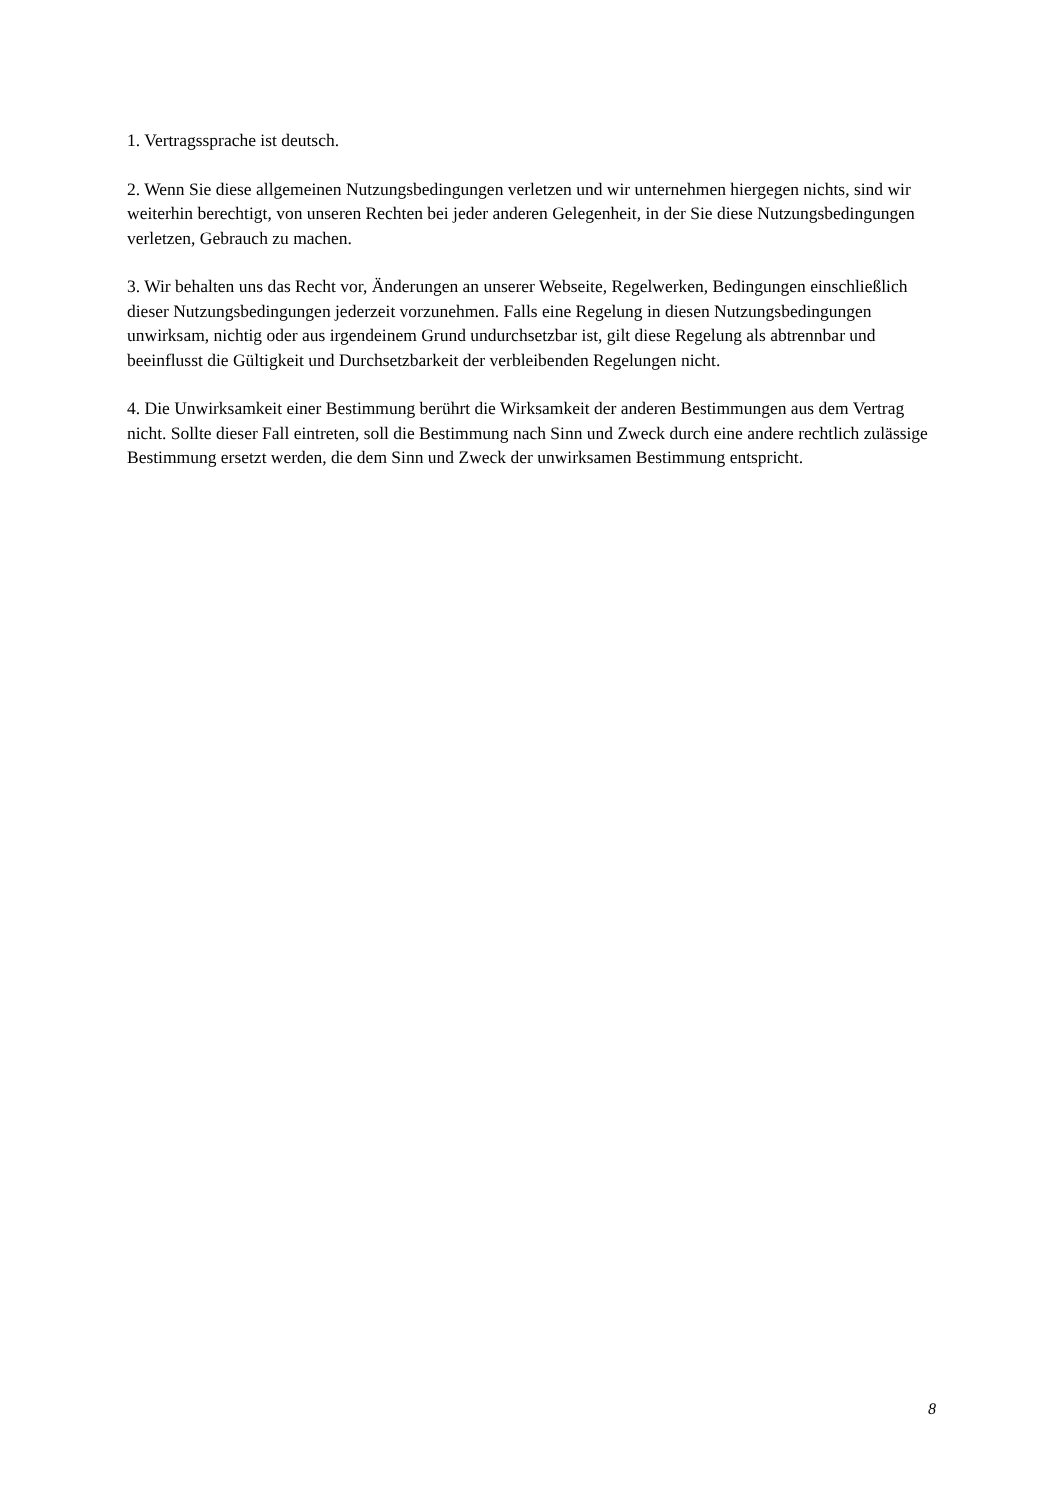1. Vertragssprache ist deutsch.
2. Wenn Sie diese allgemeinen Nutzungsbedingungen verletzen und wir unternehmen hiergegen nichts, sind wir weiterhin berechtigt, von unseren Rechten bei jeder anderen Gelegenheit, in der Sie diese Nutzungsbedingungen verletzen, Gebrauch zu machen.
3. Wir behalten uns das Recht vor, Änderungen an unserer Webseite, Regelwerken, Bedingungen einschließlich dieser Nutzungsbedingungen jederzeit vorzunehmen. Falls eine Regelung in diesen Nutzungsbedingungen unwirksam, nichtig oder aus irgendeinem Grund undurchsetzbar ist, gilt diese Regelung als abtrennbar und beeinflusst die Gültigkeit und Durchsetzbarkeit der verbleibenden Regelungen nicht.
4. Die Unwirksamkeit einer Bestimmung berührt die Wirksamkeit der anderen Bestimmungen aus dem Vertrag nicht. Sollte dieser Fall eintreten, soll die Bestimmung nach Sinn und Zweck durch eine andere rechtlich zulässige Bestimmung ersetzt werden, die dem Sinn und Zweck der unwirksamen Bestimmung entspricht.
8